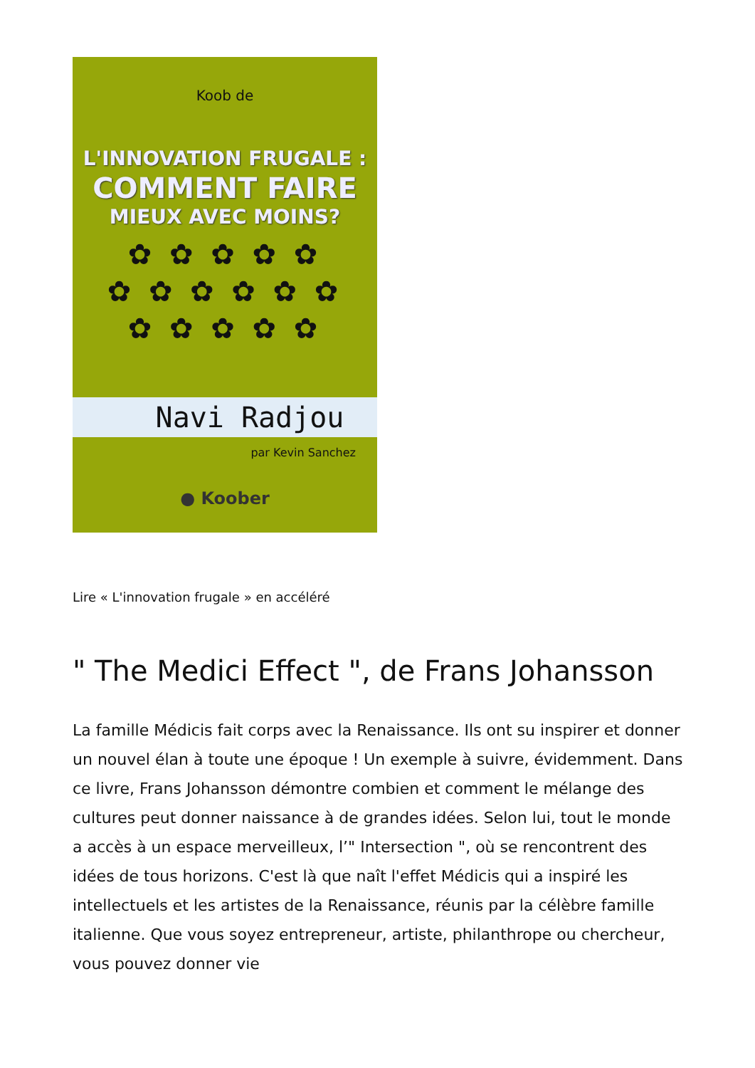Koob de
L'INNOVATION FRUGALE :
COMMENT FAIRE
MIEUX AVEC MOINS?
✿ ✿ ✿ ✿ ✿
✿ ✿ ✿ ✿ ✿ ✿
✿ ✿ ✿ ✿ ✿
Navi Radjou
par Kevin Sanchez
● Koober
Lire « L'innovation frugale » en accéléré
" The Medici Effect ", de Frans Johansson
La famille Médicis fait corps avec la Renaissance. Ils ont su inspirer et donner un nouvel élan à toute une époque ! Un exemple à suivre, évidemment. Dans ce livre, Frans Johansson démontre combien et comment le mélange des cultures peut donner naissance à de grandes idées. Selon lui, tout le monde a accès à un espace merveilleux, l’" Intersection ", où se rencontrent des idées de tous horizons. C'est là que naît l'effet Médicis qui a inspiré les intellectuels et les artistes de la Renaissance, réunis par la célèbre famille italienne. Que vous soyez entrepreneur, artiste, philanthrope ou chercheur, vous pouvez donner vie